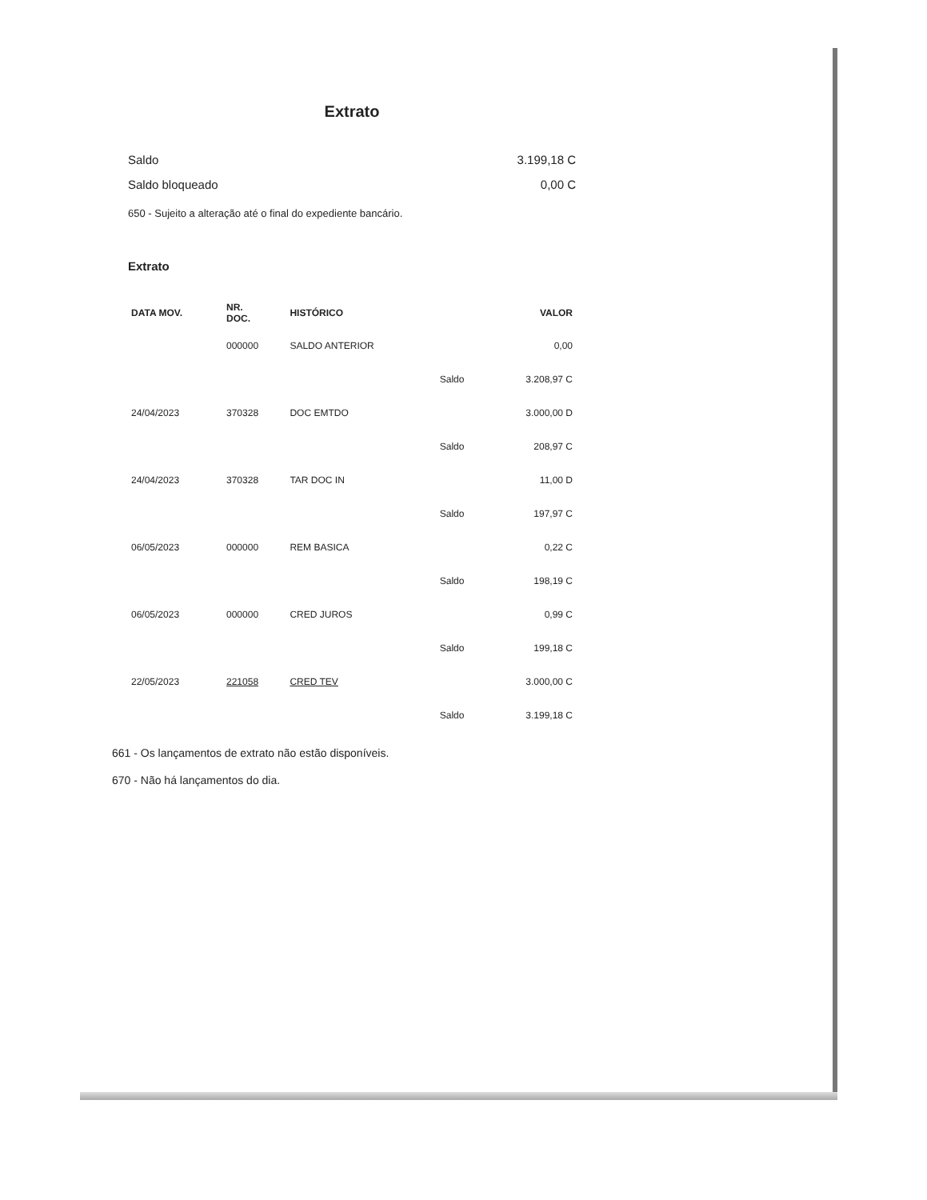Extrato
Saldo 3.199,18 C
Saldo bloqueado 0,00 C
650 - Sujeito a alteração até o final do expediente bancário.
Extrato
| DATA MOV. | NR. DOC. | HISTÓRICO | | VALOR |
| --- | --- | --- | --- | --- |
| | 000000 | SALDO ANTERIOR | | 0,00 |
| | | | Saldo | 3.208,97 C |
| 24/04/2023 | 370328 | DOC EMTDO | | 3.000,00 D |
| | | | Saldo | 208,97 C |
| 24/04/2023 | 370328 | TAR DOC IN | | 11,00 D |
| | | | Saldo | 197,97 C |
| 06/05/2023 | 000000 | REM BASICA | | 0,22 C |
| | | | Saldo | 198,19 C |
| 06/05/2023 | 000000 | CRED JUROS | | 0,99 C |
| | | | Saldo | 199,18 C |
| 22/05/2023 | 221058 | CRED TEV | | 3.000,00 C |
| | | | Saldo | 3.199,18 C |
661 - Os lançamentos de extrato não estão disponíveis.
670 - Não há lançamentos do dia.